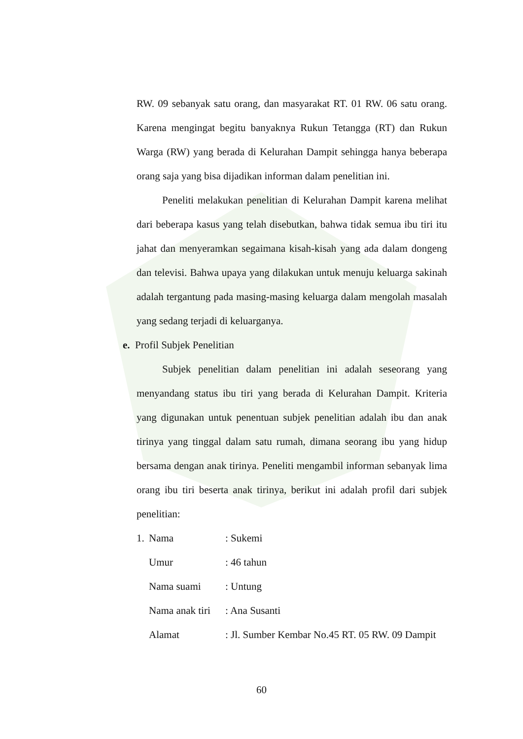RW. 09 sebanyak satu orang, dan masyarakat RT. 01 RW. 06 satu orang. Karena mengingat begitu banyaknya Rukun Tetangga (RT) dan Rukun Warga (RW) yang berada di Kelurahan Dampit sehingga hanya beberapa orang saja yang bisa dijadikan informan dalam penelitian ini.
Peneliti melakukan penelitian di Kelurahan Dampit karena melihat dari beberapa kasus yang telah disebutkan, bahwa tidak semua ibu tiri itu jahat dan menyeramkan segaimana kisah-kisah yang ada dalam dongeng dan televisi. Bahwa upaya yang dilakukan untuk menuju keluarga sakinah adalah tergantung pada masing-masing keluarga dalam mengolah masalah yang sedang terjadi di keluarganya.
e. Profil Subjek Penelitian
Subjek penelitian dalam penelitian ini adalah seseorang yang menyandang status ibu tiri yang berada di Kelurahan Dampit. Kriteria yang digunakan untuk penentuan subjek penelitian adalah ibu dan anak tirinya yang tinggal dalam satu rumah, dimana seorang ibu yang hidup bersama dengan anak tirinya. Peneliti mengambil informan sebanyak lima orang ibu tiri beserta anak tirinya, berikut ini adalah profil dari subjek penelitian:
1. Nama: Sukemi
Umur: 46 tahun
Nama suami: Untung
Nama anak tiri: Ana Susanti
Alamat: Jl. Sumber Kembar No.45 RT. 05 RW. 09 Dampit
60